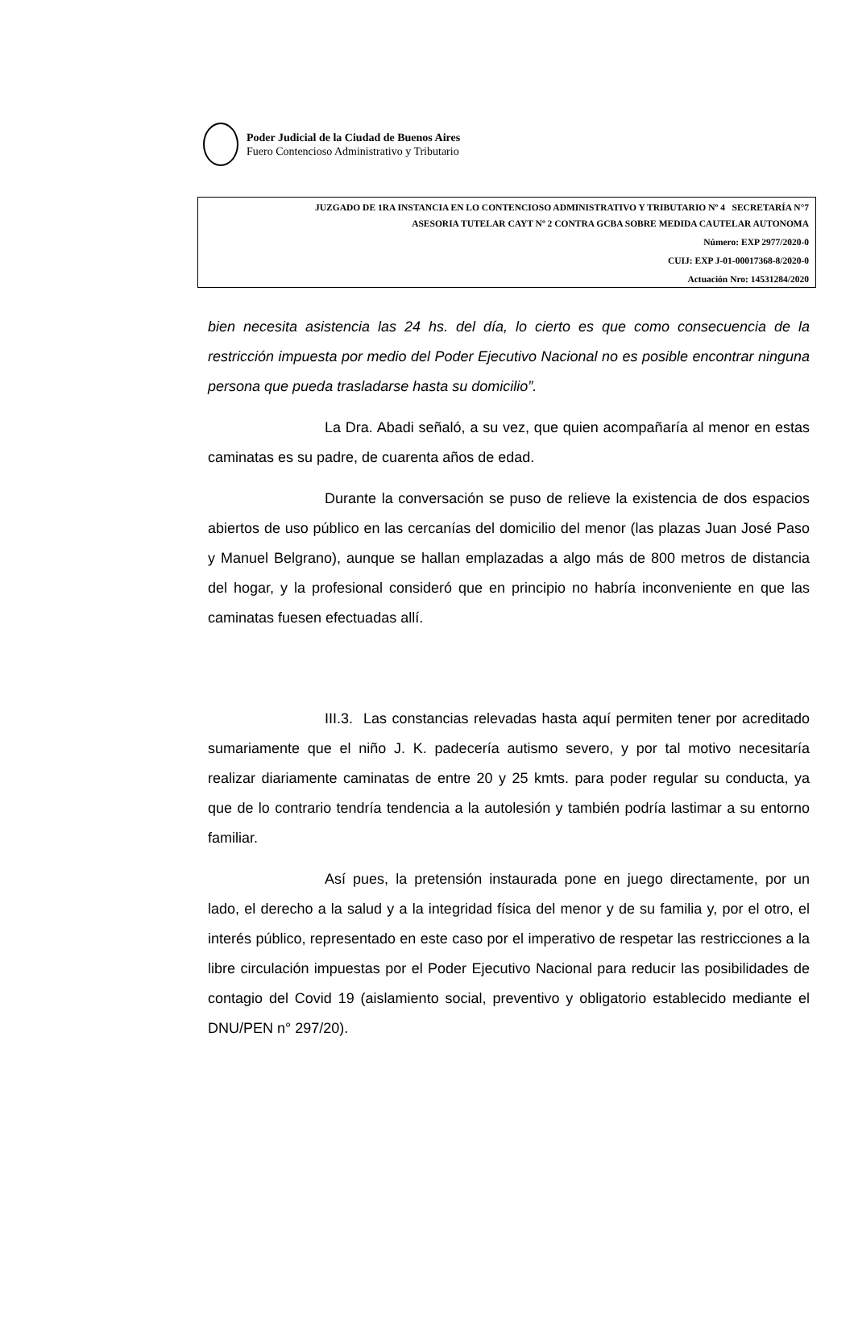Poder Judicial de la Ciudad de Buenos Aires
Fuero Contencioso Administrativo y Tributario
JUZGADO DE 1RA INSTANCIA EN LO CONTENCIOSO ADMINISTRATIVO Y TRIBUTARIO Nº 4 SECRETARÍA N°7
ASESORIA TUTELAR CAYT Nº 2 CONTRA GCBA SOBRE MEDIDA CAUTELAR AUTONOMA
Número: EXP 2977/2020-0
CUIJ: EXP J-01-00017368-8/2020-0
Actuación Nro: 14531284/2020
bien necesita asistencia las 24 hs. del día, lo cierto es que como consecuencia de la restricción impuesta por medio del Poder Ejecutivo Nacional no es posible encontrar ninguna persona que pueda trasladarse hasta su domicilio”.
La Dra. Abadi señaló, a su vez, que quien acompañaría al menor en estas caminatas es su padre, de cuarenta años de edad.
Durante la conversación se puso de relieve la existencia de dos espacios abiertos de uso público en las cercanías del domicilio del menor (las plazas Juan José Paso y Manuel Belgrano), aunque se hallan emplazadas a algo más de 800 metros de distancia del hogar, y la profesional consideró que en principio no habría inconveniente en que las caminatas fuesen efectuadas allí.
III.3. Las constancias relevadas hasta aquí permiten tener por acreditado sumariamente que el niño J. K. padecería autismo severo, y por tal motivo necesitaría realizar diariamente caminatas de entre 20 y 25 kmts. para poder regular su conducta, ya que de lo contrario tendría tendencia a la autolesión y también podría lastimar a su entorno familiar.
Así pues, la pretensión instaurada pone en juego directamente, por un lado, el derecho a la salud y a la integridad física del menor y de su familia y, por el otro, el interés público, representado en este caso por el imperativo de respetar las restricciones a la libre circulación impuestas por el Poder Ejecutivo Nacional para reducir las posibilidades de contagio del Covid 19 (aislamiento social, preventivo y obligatorio establecido mediante el DNU/PEN n° 297/20).